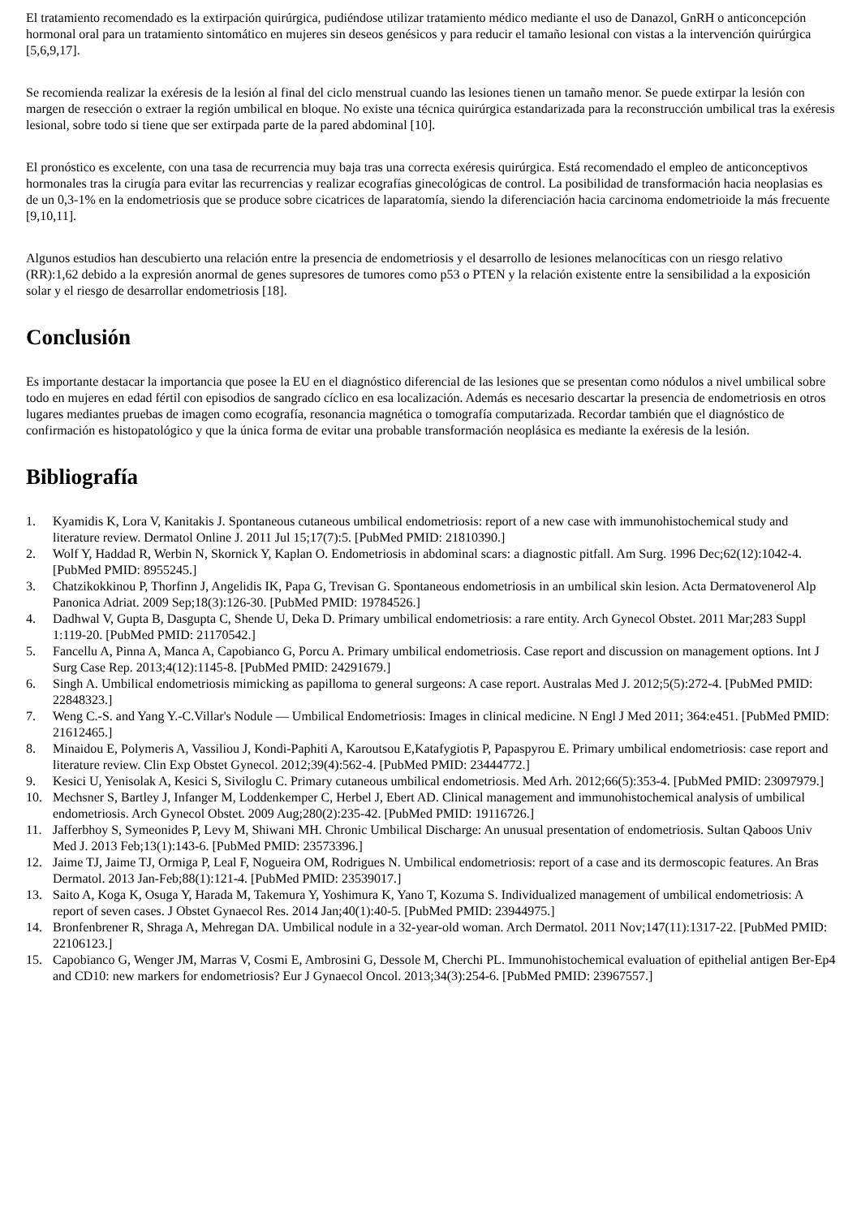El tratamiento recomendado es la extirpación quirúrgica, pudiéndose utilizar tratamiento médico mediante el uso de Danazol, GnRH o anticoncepción hormonal oral para un tratamiento sintomático en mujeres sin deseos genésicos y para reducir el tamaño lesional con vistas a la intervención quirúrgica [5,6,9,17].
Se recomienda realizar la exéresis de la lesión al final del ciclo menstrual cuando las lesiones tienen un tamaño menor. Se puede extirpar la lesión con margen de resección o extraer la región umbilical en bloque. No existe una técnica quirúrgica estandarizada para la reconstrucción umbilical tras la exéresis lesional, sobre todo si tiene que ser extirpada parte de la pared abdominal [10].
El pronóstico es excelente, con una tasa de recurrencia muy baja tras una correcta exéresis quirúrgica. Está recomendado el empleo de anticonceptivos hormonales tras la cirugía para evitar las recurrencias y realizar ecografías ginecológicas de control. La posibilidad de transformación hacia neoplasias es de un 0,3-1% en la endometriosis que se produce sobre cicatrices de laparatomía, siendo la diferenciación hacia carcinoma endometrioide la más frecuente [9,10,11].
Algunos estudios han descubierto una relación entre la presencia de endometriosis y el desarrollo de lesiones melanocíticas con un riesgo relativo (RR):1,62 debido a la expresión anormal de genes supresores de tumores como p53 o PTEN y la relación existente entre la sensibilidad a la exposición solar y el riesgo de desarrollar endometriosis [18].
Conclusión
Es importante destacar la importancia que posee la EU en el diagnóstico diferencial de las lesiones que se presentan como nódulos a nivel umbilical sobre todo en mujeres en edad fértil con episodios de sangrado cíclico en esa localización. Además es necesario descartar la presencia de endometriosis en otros lugares mediantes pruebas de imagen como ecografía, resonancia magnética o tomografía computarizada. Recordar también que el diagnóstico de confirmación es histopatológico y que la única forma de evitar una probable transformación neoplásica es mediante la exéresis de la lesión.
Bibliografía
1. Kyamidis K, Lora V, Kanitakis J. Spontaneous cutaneous umbilical endometriosis: report of a new case with immunohistochemical study and literature review. Dermatol Online J. 2011 Jul 15;17(7):5. [PubMed PMID: 21810390.]
2. Wolf Y, Haddad R, Werbin N, Skornick Y, Kaplan O. Endometriosis in abdominal scars: a diagnostic pitfall. Am Surg. 1996 Dec;62(12):1042-4. [PubMed PMID: 8955245.]
3. Chatzikokkinou P, Thorfinn J, Angelidis IK, Papa G, Trevisan G. Spontaneous endometriosis in an umbilical skin lesion. Acta Dermatovenerol Alp Panonica Adriat. 2009 Sep;18(3):126-30. [PubMed PMID: 19784526.]
4. Dadhwal V, Gupta B, Dasgupta C, Shende U, Deka D. Primary umbilical endometriosis: a rare entity. Arch Gynecol Obstet. 2011 Mar;283 Suppl 1:119-20. [PubMed PMID: 21170542.]
5. Fancellu A, Pinna A, Manca A, Capobianco G, Porcu A. Primary umbilical endometriosis. Case report and discussion on management options. Int J Surg Case Rep. 2013;4(12):1145-8. [PubMed PMID: 24291679.]
6. Singh A. Umbilical endometriosis mimicking as papilloma to general surgeons: A case report. Australas Med J. 2012;5(5):272-4. [PubMed PMID: 22848323.]
7. Weng C.-S. and Yang Y.-C.Villar's Nodule — Umbilical Endometriosis: Images in clinical medicine. N Engl J Med 2011; 364:e451. [PubMed PMID: 21612465.]
8. Minaidou E, Polymeris A, Vassiliou J, Kondi-Paphiti A, Karoutsou E,Katafygiotis P, Papaspyrou E. Primary umbilical endometriosis: case report and literature review. Clin Exp Obstet Gynecol. 2012;39(4):562-4. [PubMed PMID: 23444772.]
9. Kesici U, Yenisolak A, Kesici S, Siviloglu C. Primary cutaneous umbilical endometriosis. Med Arh. 2012;66(5):353-4. [PubMed PMID: 23097979.]
10. Mechsner S, Bartley J, Infanger M, Loddenkemper C, Herbel J, Ebert AD. Clinical management and immunohistochemical analysis of umbilical endometriosis. Arch Gynecol Obstet. 2009 Aug;280(2):235-42. [PubMed PMID: 19116726.]
11. Jafferbhoy S, Symeonides P, Levy M, Shiwani MH. Chronic Umbilical Discharge: An unusual presentation of endometriosis. Sultan Qaboos Univ Med J. 2013 Feb;13(1):143-6. [PubMed PMID: 23573396.]
12. Jaime TJ, Jaime TJ, Ormiga P, Leal F, Nogueira OM, Rodrigues N. Umbilical endometriosis: report of a case and its dermoscopic features. An Bras Dermatol. 2013 Jan-Feb;88(1):121-4. [PubMed PMID: 23539017.]
13. Saito A, Koga K, Osuga Y, Harada M, Takemura Y, Yoshimura K, Yano T, Kozuma S. Individualized management of umbilical endometriosis: A report of seven cases. J Obstet Gynaecol Res. 2014 Jan;40(1):40-5. [PubMed PMID: 23944975.]
14. Bronfenbrener R, Shraga A, Mehregan DA. Umbilical nodule in a 32-year-old woman. Arch Dermatol. 2011 Nov;147(11):1317-22. [PubMed PMID: 22106123.]
15. Capobianco G, Wenger JM, Marras V, Cosmi E, Ambrosini G, Dessole M, Cherchi PL. Immunohistochemical evaluation of epithelial antigen Ber-Ep4 and CD10: new markers for endometriosis? Eur J Gynaecol Oncol. 2013;34(3):254-6. [PubMed PMID: 23967557.]